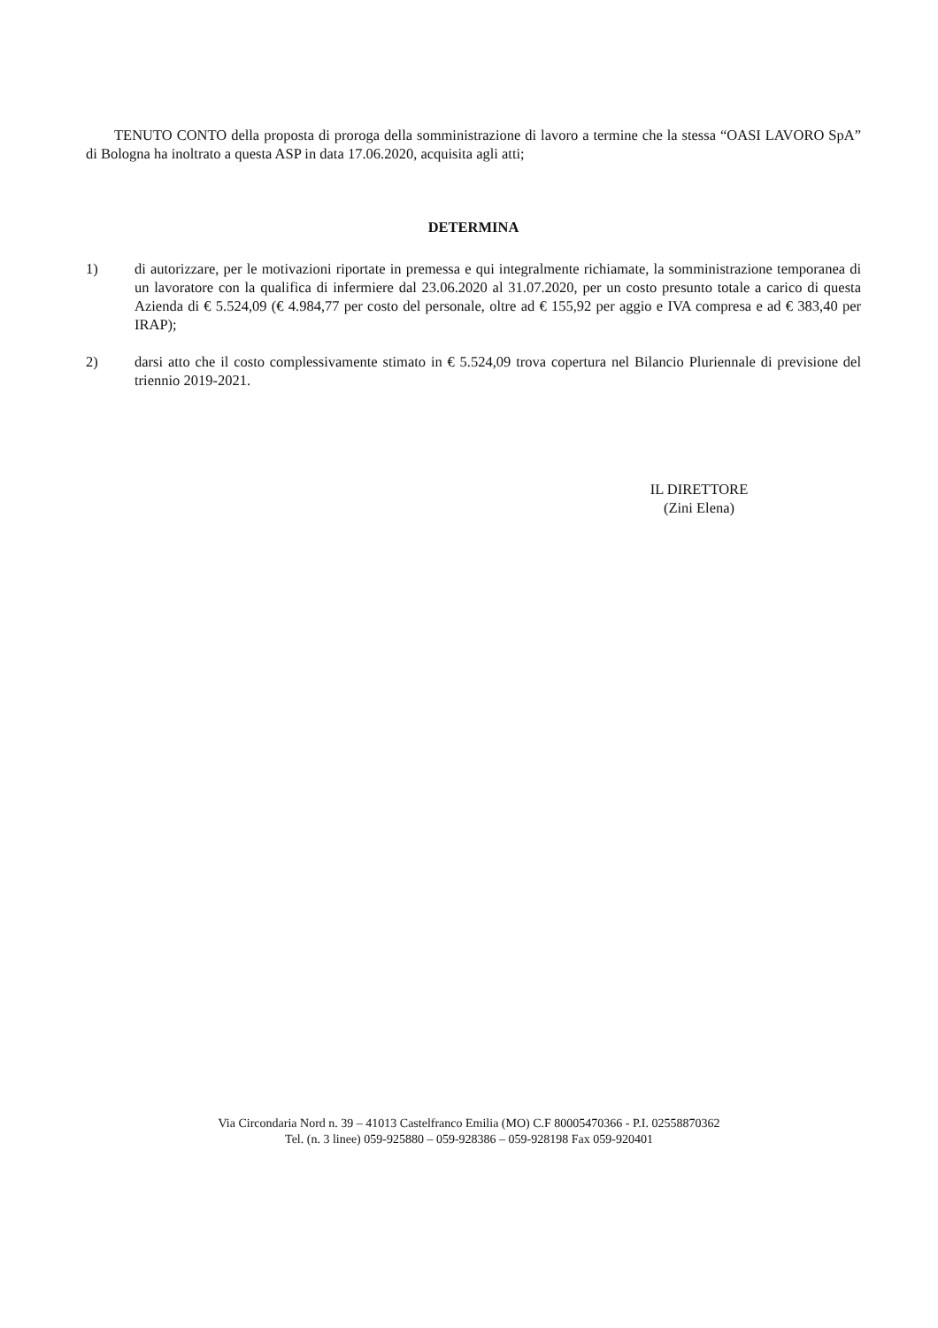TENUTO CONTO della proposta di proroga della somministrazione di lavoro a termine che la stessa “OASI LAVORO SpA” di Bologna ha inoltrato a questa ASP in data 17.06.2020, acquisita agli atti;
DETERMINA
1) di autorizzare, per le motivazioni riportate in premessa e qui integralmente richiamate, la somministrazione temporanea di un lavoratore con la qualifica di infermiere dal 23.06.2020 al 31.07.2020, per un costo presunto totale a carico di questa Azienda di € 5.524,09 (€ 4.984,77 per costo del personale, oltre ad € 155,92 per aggio e IVA compresa e ad € 383,40 per IRAP);
2) darsi atto che il costo complessivamente stimato in € 5.524,09 trova copertura nel Bilancio Pluriennale di previsione del triennio 2019-2021.
IL DIRETTORE
(Zini Elena)
Via Circondaria Nord n. 39 – 41013 Castelfranco Emilia (MO) C.F 80005470366 - P.I. 02558870362
Tel. (n. 3 linee) 059-925880 – 059-928386 – 059-928198 Fax 059-920401